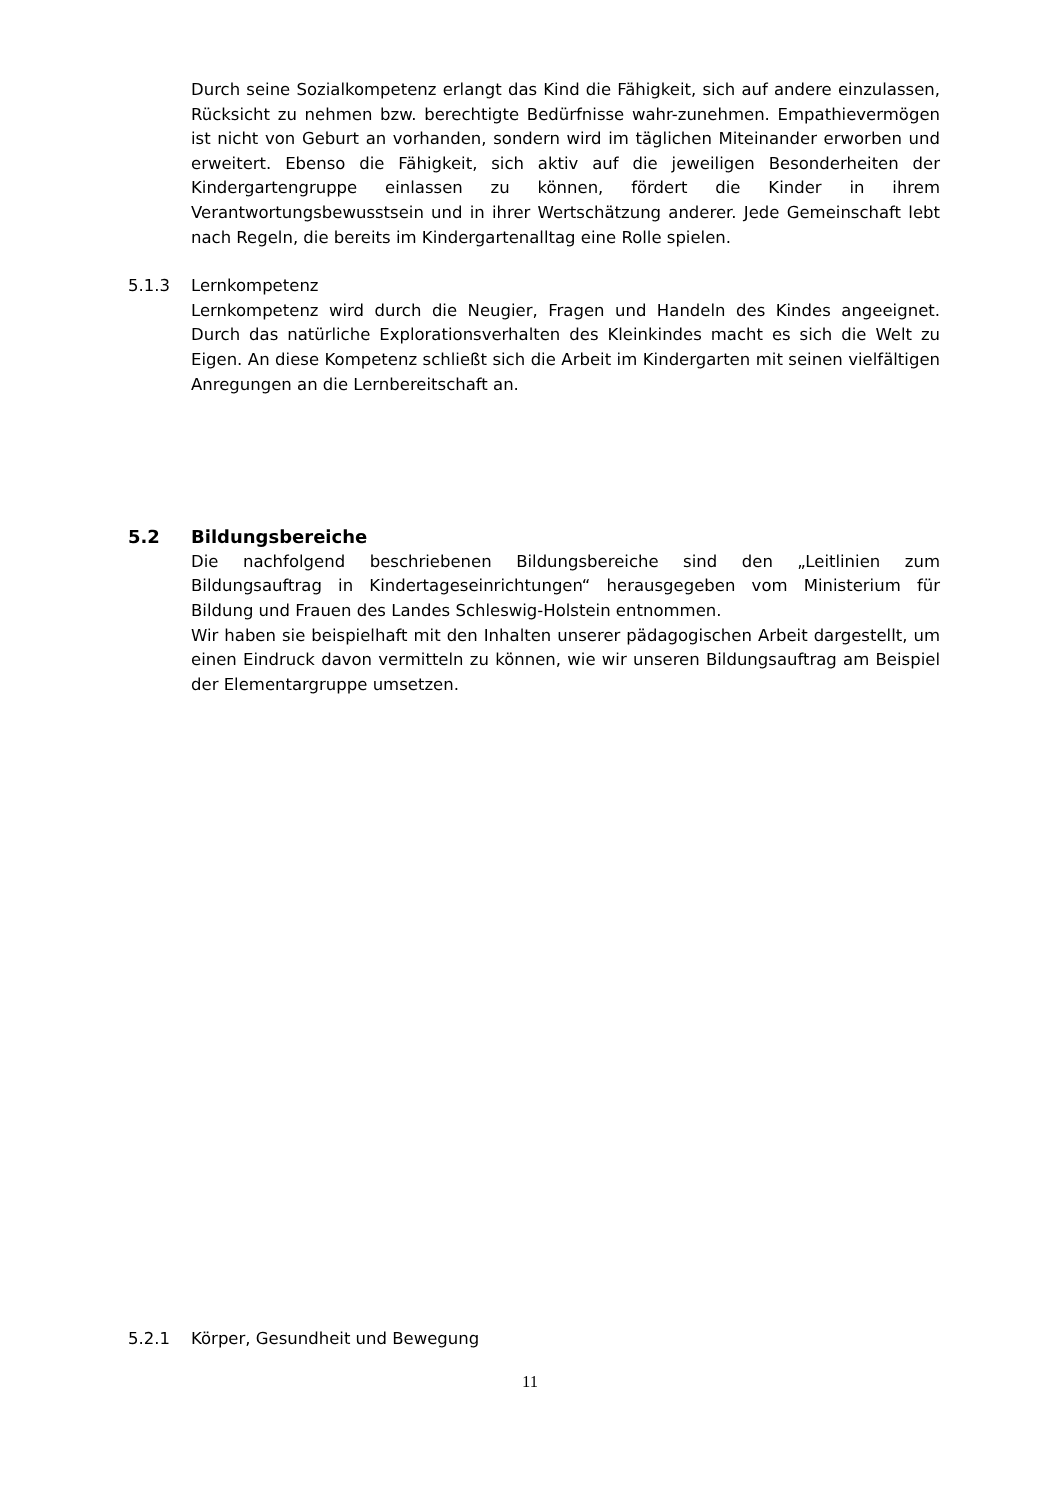Durch seine Sozialkompetenz erlangt das Kind die Fähigkeit, sich auf andere einzulassen, Rücksicht zu nehmen bzw. berechtigte Bedürfnisse wahr-zunehmen. Empathievermögen ist nicht von Geburt an vorhanden, sondern wird im täglichen Miteinander erworben und erweitert. Ebenso die Fähigkeit, sich aktiv auf die jeweiligen Besonderheiten der Kindergartengruppe einlassen zu können, fördert die Kinder in ihrem Verantwortungsbewusstsein und in ihrer Wertschätzung anderer. Jede Gemeinschaft lebt nach Regeln, die bereits im Kindergartenalltag eine Rolle spielen.
5.1.3 Lernkompetenz
Lernkompetenz wird durch die Neugier, Fragen und Handeln des Kindes angeeignet. Durch das natürliche Explorationsverhalten des Kleinkindes macht es sich die Welt zu Eigen. An diese Kompetenz schließt sich die Arbeit im Kindergarten mit seinen vielfältigen Anregungen an die Lernbereitschaft an.
5.2 Bildungsbereiche
Die nachfolgend beschriebenen Bildungsbereiche sind den „Leitlinien zum Bildungsauftrag in Kindertageseinrichtungen“ herausgegeben vom Ministerium für Bildung und Frauen des Landes Schleswig-Holstein entnommen.
Wir haben sie beispielhaft mit den Inhalten unserer pädagogischen Arbeit dargestellt, um einen Eindruck davon vermitteln zu können, wie wir unseren Bildungsauftrag am Beispiel der Elementargruppe umsetzen.
5.2.1 Körper, Gesundheit und Bewegung
11